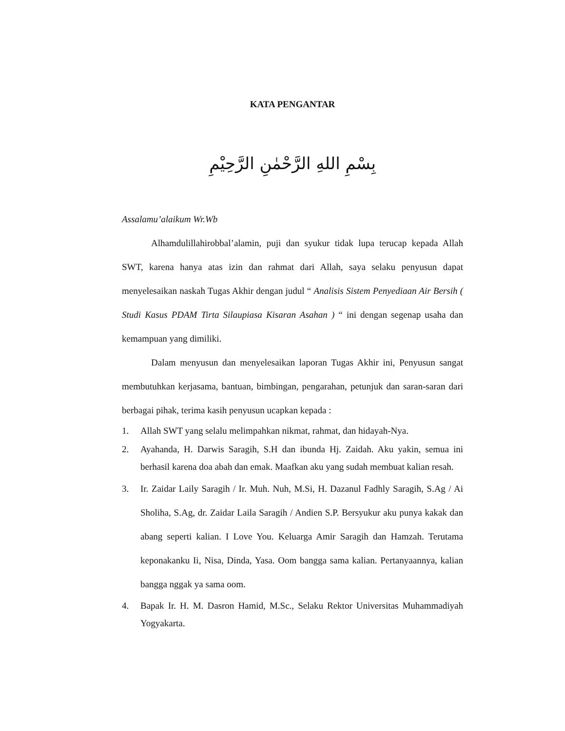KATA PENGANTAR
بِسْمِ اللهِ الرَّحْمٰنِ الرَّحِيْمِ
Assalamu’alaikum Wr.Wb
Alhamdulillahirobbal’alamin, puji dan syukur tidak lupa terucap kepada Allah SWT, karena hanya atas izin dan rahmat dari Allah, saya selaku penyusun dapat menyelesaikan naskah Tugas Akhir dengan judul “ Analisis Sistem Penyediaan Air Bersih ( Studi Kasus PDAM Tirta Silaupiasa Kisaran Asahan ) “ ini dengan segenap usaha dan kemampuan yang dimiliki.
Dalam menyusun dan menyelesaikan laporan Tugas Akhir ini, Penyusun sangat membutuhkan kerjasama, bantuan, bimbingan, pengarahan, petunjuk dan saran-saran dari berbagai pihak, terima kasih penyusun ucapkan kepada :
1. Allah SWT yang selalu melimpahkan nikmat, rahmat, dan hidayah-Nya.
2. Ayahanda, H. Darwis Saragih, S.H dan ibunda Hj. Zaidah. Aku yakin, semua ini berhasil karena doa abah dan emak. Maafkan aku yang sudah membuat kalian resah.
3. Ir. Zaidar Laily Saragih / Ir. Muh. Nuh, M.Si, H. Dazanul Fadhly Saragih, S.Ag / Ai Sholiha, S.Ag, dr. Zaidar Laila Saragih / Andien S.P. Bersyukur aku punya kakak dan abang seperti kalian. I Love You. Keluarga Amir Saragih dan Hamzah. Terutama keponakanku Ii, Nisa, Dinda, Yasa. Oom bangga sama kalian. Pertanyaannya, kalian bangga nggak ya sama oom.
4. Bapak Ir. H. M. Dasron Hamid, M.Sc., Selaku Rektor Universitas Muhammadiyah Yogyakarta.